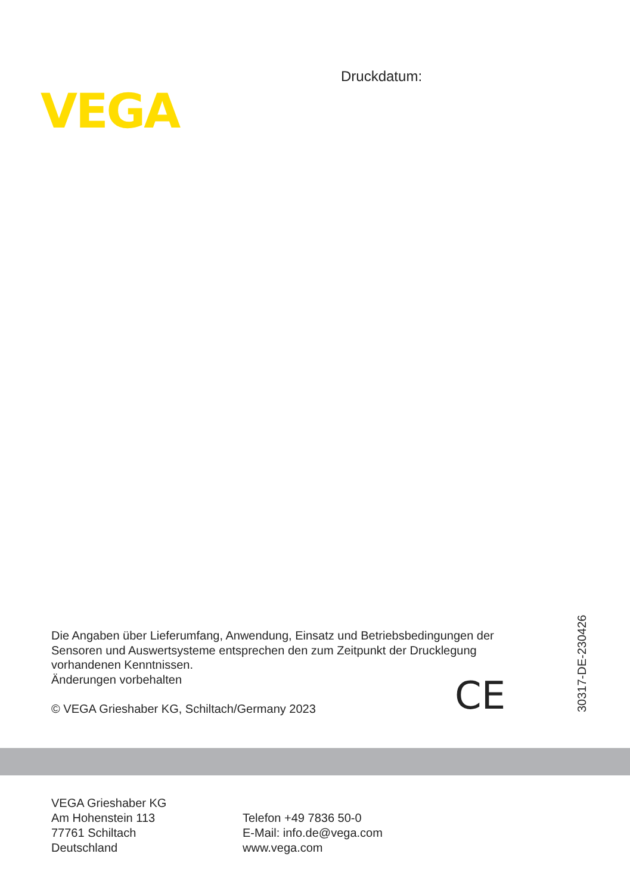Druckdatum:
VEGA
Die Angaben über Lieferumfang, Anwendung, Einsatz und Betriebsbedingungen der Sensoren und Auswertsysteme entsprechen den zum Zeitpunkt der Drucklegung vorhandenen Kenntnissen.
Änderungen vorbehalten
© VEGA Grieshaber KG, Schiltach/Germany 2023
CE
30317-DE-230426
VEGA Grieshaber KG
Am Hohenstein 113
77761 Schiltach
Deutschland
Telefon +49 7836 50-0
E-Mail: info.de@vega.com
www.vega.com